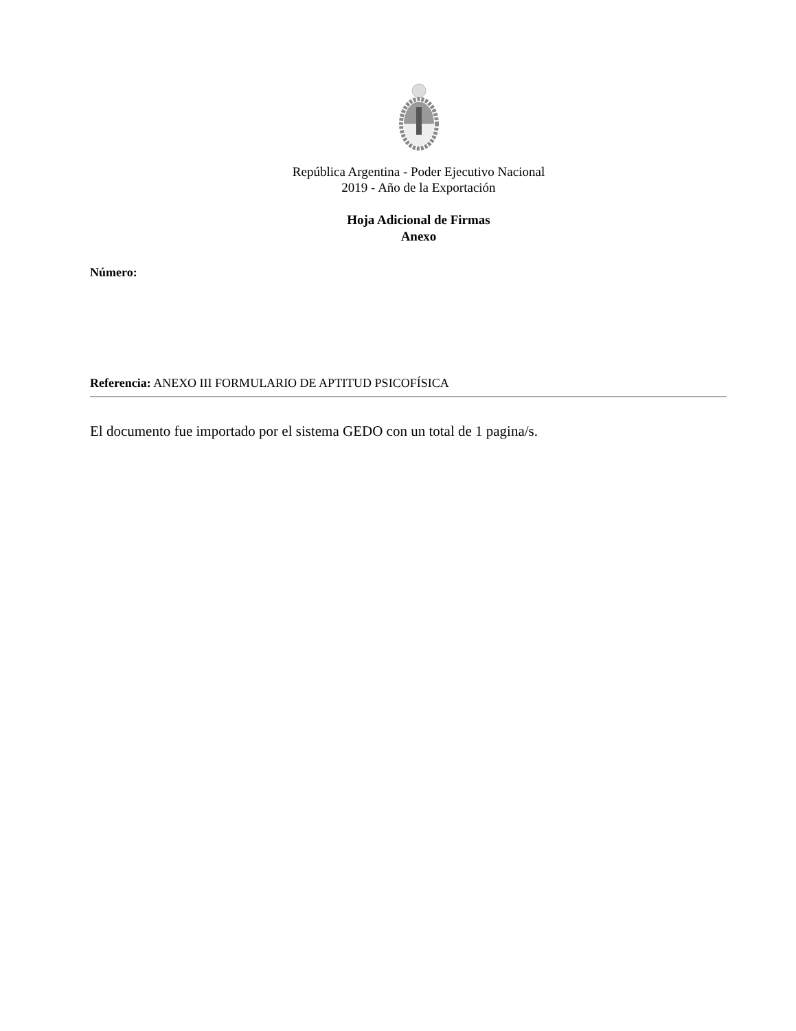República Argentina - Poder Ejecutivo Nacional
2019 - Año de la Exportación
Hoja Adicional de Firmas
Anexo
Número:
Referencia: ANEXO III FORMULARIO DE APTITUD PSICOFÍSICA
El documento fue importado por el sistema GEDO con un total de 1 pagina/s.